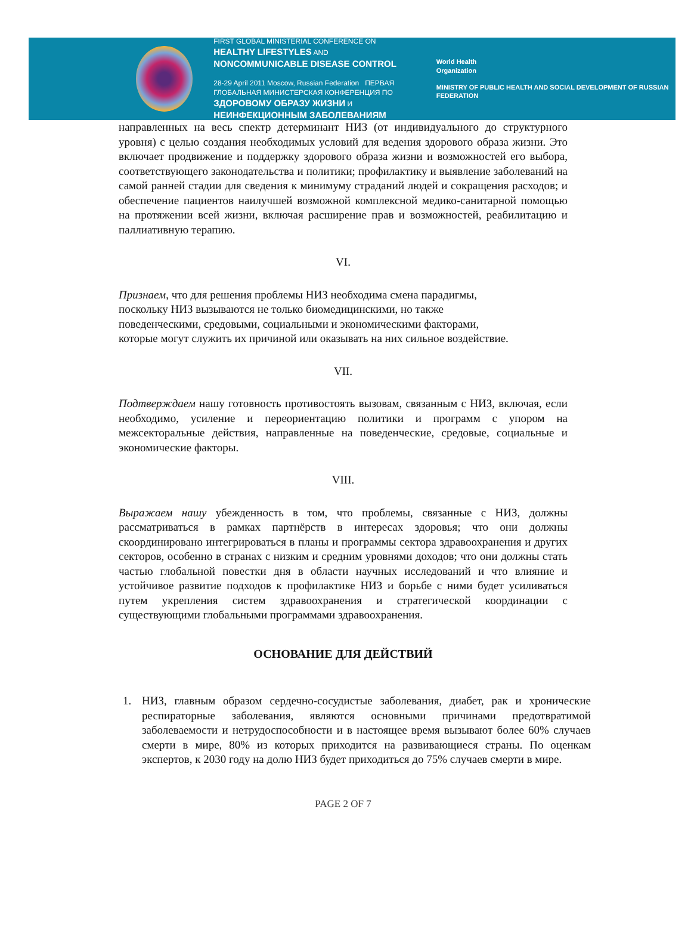FIRST GLOBAL MINISTERIAL CONFERENCE ON
HEALTHY LIFESTYLES AND
NONCOMMUNICABLE DISEASE CONTROL
28-29 April 2011 Moscow, Russian Federation ПЕРВАЯ ГЛОБАЛЬНАЯ МИНИСТЕРСКАЯ КОНФЕРЕНЦИЯ ПО ЗДОРОВОМУ ОБРАЗУ ЖИЗНИ И НЕИНФЕКЦИОННЫМ ЗАБОЛЕВАНИЯМ
World Health
Organization
MINISTRY OF PUBLIC HEALTH AND SOCIAL DEVELOPMENT OF RUSSIAN FEDERATION
направленных на весь спектр детерминант НИЗ (от индивидуального до структурного уровня) с целью создания необходимых условий для ведения здорового образа жизни. Это включает продвижение и поддержку здорового образа жизни и возможностей его выбора, соответствующего законодательства и политики; профилактику и выявление заболеваний на самой ранней стадии для сведения к минимуму страданий людей и сокращения расходов; и обеспечение пациентов наилучшей возможной комплексной медико-санитарной помощью на протяжении всей жизни, включая расширение прав и возможностей, реабилитацию и паллиативную терапию.
VI.
Признаем, что для решения проблемы НИЗ необходима смена парадигмы,
поскольку НИЗ вызываются не только биомедицинскими, но также
поведенческими, средовыми, социальными и экономическими факторами,
которые могут служить их причиной или оказывать на них сильное воздействие.
VII.
Подтверждаем нашу готовность противостоять вызовам, связанным с НИЗ, включая, если необходимо, усиление и переориентацию политики и программ с упором на межсекторальные действия, направленные на поведенческие, средовые, социальные и экономические факторы.
VIII.
Выражаем нашу убежденность в том, что проблемы, связанные с НИЗ, должны рассматриваться в рамках партнёрств в интересах здоровья; что они должны скоординировано интегрироваться в планы и программы сектора здравоохранения и других секторов, особенно в странах с низким и средним уровнями доходов; что они должны стать частью глобальной повестки дня в области научных исследований и что влияние и устойчивое развитие подходов к профилактике НИЗ и борьбе с ними будет усиливаться путем укрепления систем здравоохранения и стратегической координации с существующими глобальными программами здравоохранения.
ОСНОВАНИЕ ДЛЯ ДЕЙСТВИЙ
1. НИЗ, главным образом сердечно-сосудистые заболевания, диабет, рак и хронические респираторные заболевания, являются основными причинами предотвратимой заболеваемости и нетрудоспособности и в настоящее время вызывают более 60% случаев смерти в мире, 80% из которых приходится на развивающиеся страны. По оценкам экспертов, к 2030 году на долю НИЗ будет приходиться до 75% случаев смерти в мире.
PAGE 2 OF 7